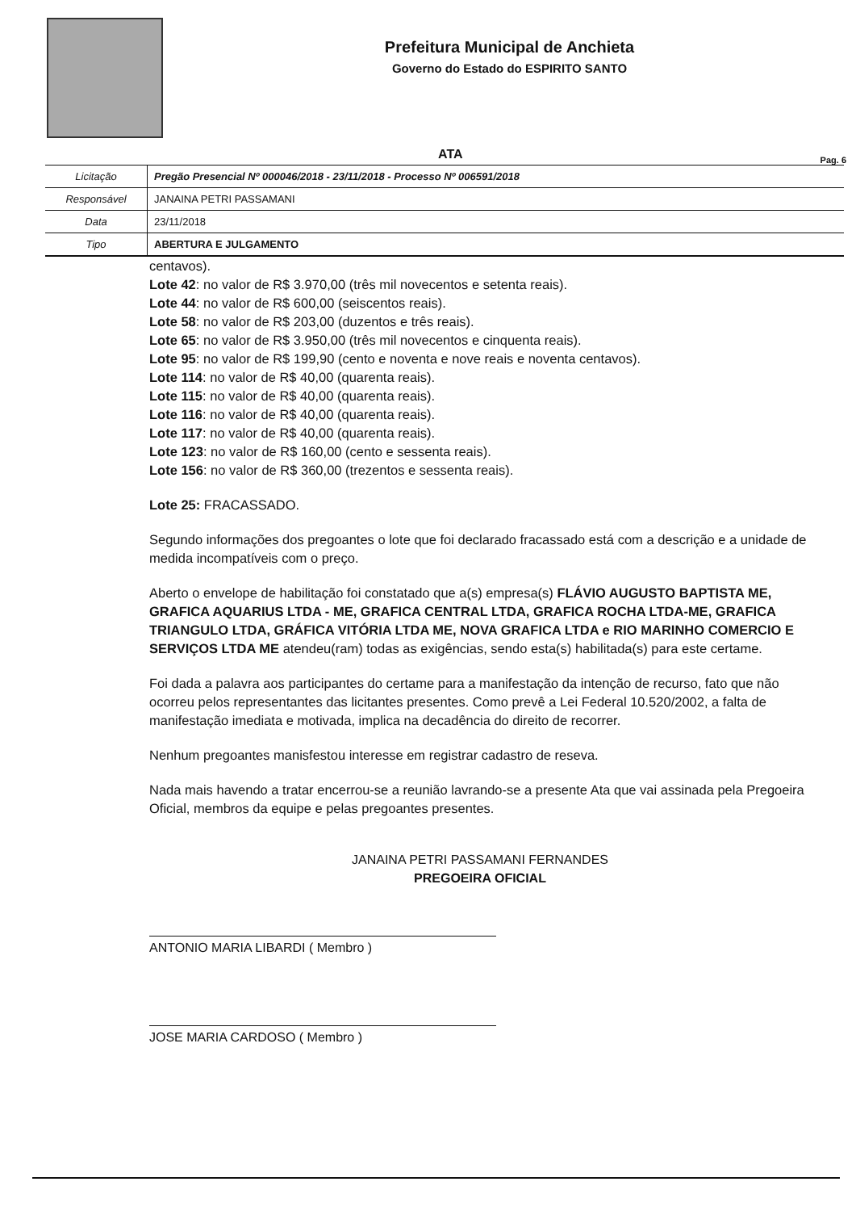Prefeitura Municipal de Anchieta
Governo do Estado do ESPIRITO SANTO
ATA
Pag. 6
| Licitação | Pregão Presencial Nº 000046/2018 - 23/11/2018 - Processo Nº 006591/2018 |
| Responsável | JANAINA PETRI PASSAMANI |
| Data | 23/11/2018 |
| Tipo | ABERTURA E JULGAMENTO |
centavos).
Lote 42: no valor de R$ 3.970,00 (três mil novecentos e setenta reais).
Lote 44: no valor de R$ 600,00 (seiscentos reais).
Lote 58: no valor de R$ 203,00 (duzentos e três reais).
Lote 65: no valor de R$ 3.950,00 (três mil novecentos e cinquenta reais).
Lote 95: no valor de R$ 199,90 (cento e noventa e nove reais e noventa centavos).
Lote 114: no valor de R$ 40,00 (quarenta reais).
Lote 115: no valor de R$ 40,00 (quarenta reais).
Lote 116: no valor de R$ 40,00 (quarenta reais).
Lote 117: no valor de R$ 40,00 (quarenta reais).
Lote 123: no valor de R$ 160,00 (cento e sessenta reais).
Lote 156: no valor de R$ 360,00 (trezentos e sessenta reais).
Lote 25: FRACASSADO.
Segundo informações dos pregoantes o lote que foi declarado fracassado está com a descrição e a unidade de medida incompatíveis com o preço.
Aberto o envelope de habilitação foi constatado que a(s) empresa(s) FLÁVIO AUGUSTO BAPTISTA ME, GRAFICA AQUARIUS LTDA - ME, GRAFICA CENTRAL LTDA, GRAFICA ROCHA LTDA-ME, GRAFICA TRIANGULO LTDA, GRÁFICA VITÓRIA LTDA ME, NOVA GRAFICA LTDA e RIO MARINHO COMERCIO E SERVIÇOS LTDA ME atendeu(ram) todas as exigências, sendo esta(s) habilitada(s) para este certame.
Foi dada a palavra aos participantes do certame para a manifestação da intenção de recurso, fato que não ocorreu pelos representantes das licitantes presentes. Como prevê a Lei Federal 10.520/2002, a falta de manifestação imediata e motivada, implica na decadência do direito de recorrer.
Nenhum pregoantes manisfestou interesse em registrar cadastro de reseva.
Nada mais havendo a tratar encerrou-se a reunião lavrando-se a presente Ata que vai assinada pela Pregoeira Oficial, membros da equipe e pelas pregoantes presentes.
JANAINA PETRI PASSAMANI FERNANDES
PREGOEIRA OFICIAL
ANTONIO MARIA LIBARDI ( Membro )
JOSE MARIA CARDOSO ( Membro )